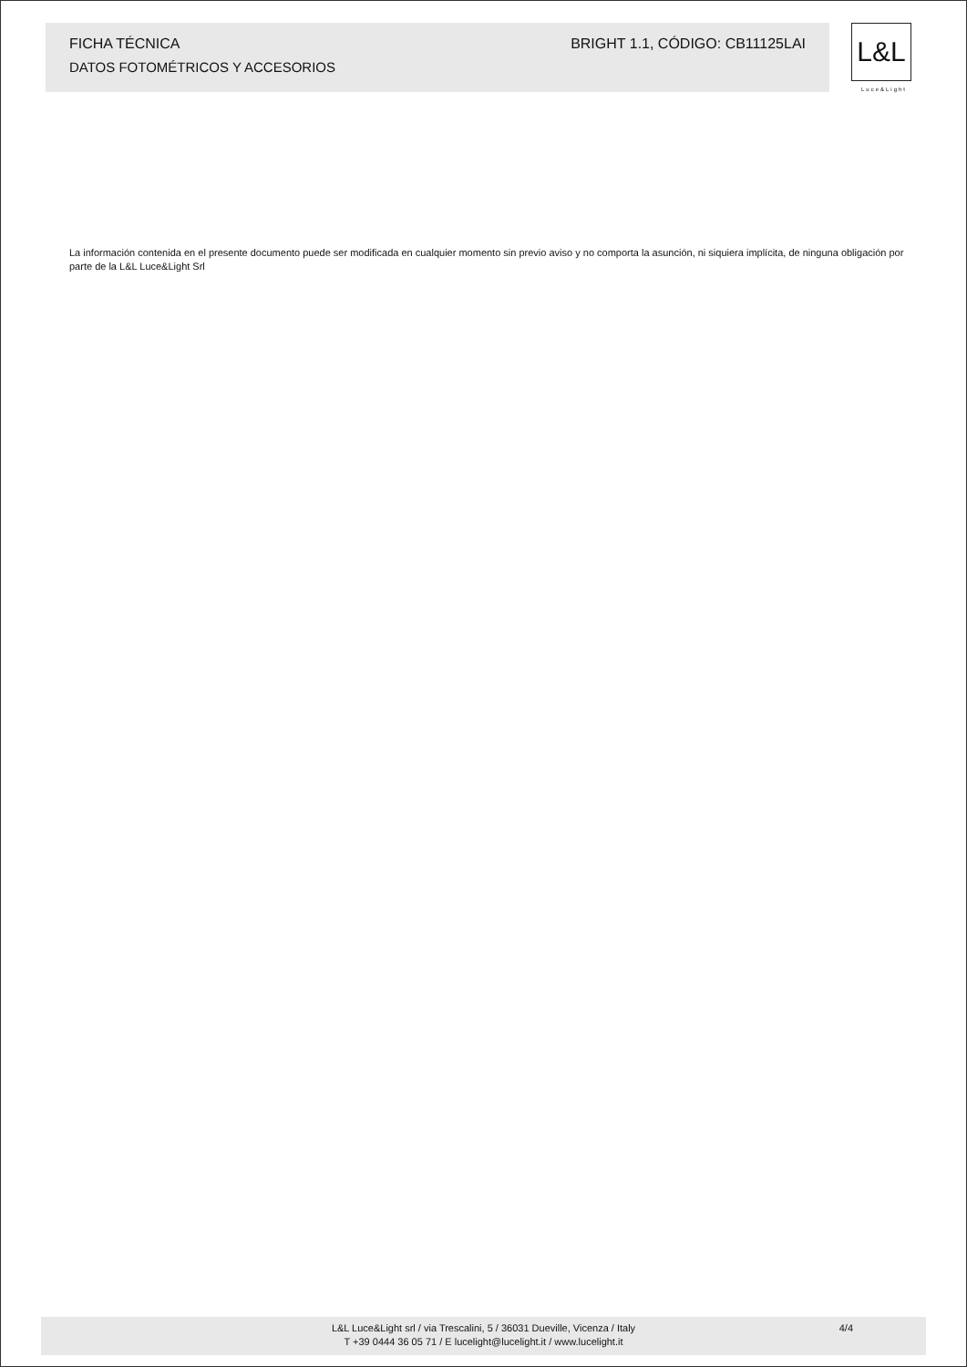FICHA TÉCNICA BRIGHT 1.1, CÓDIGO: CB11125LAI
DATOS FOTOMÉTRICOS Y ACCESORIOS
L&L
Luce&Light
La información contenida en el presente documento puede ser modificada en cualquier momento sin previo aviso y no comporta la asunción, ni siquiera implícita, de ninguna obligación por parte de la L&L Luce&Light Srl
L&L Luce&Light srl / via Trescalini, 5 / 36031 Dueville, Vicenza / Italy
T +39 0444 36 05 71 / E lucelight@lucelight.it / www.lucelight.it
4/4